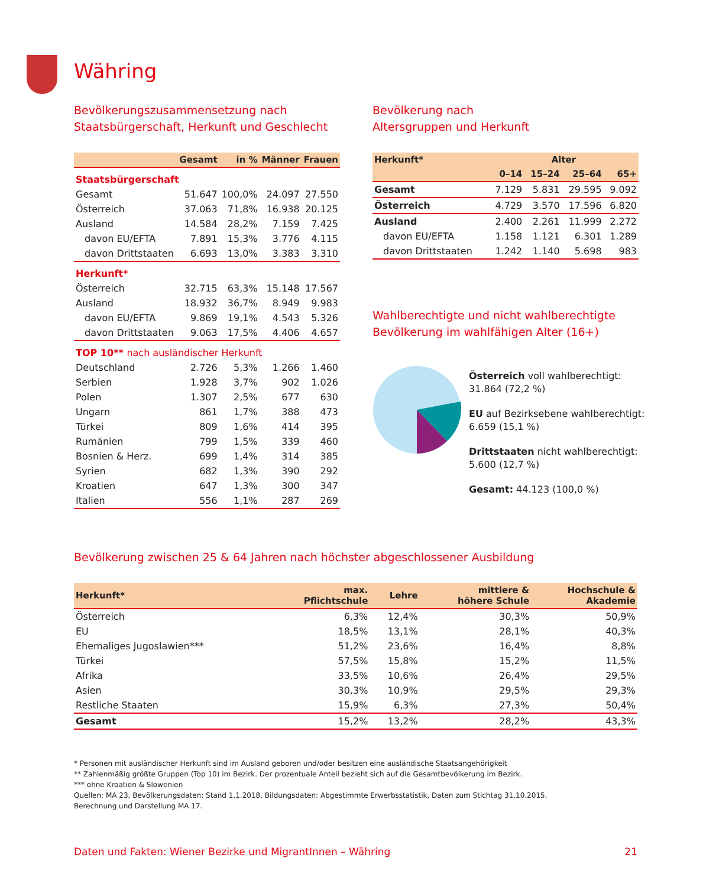Währing
Bevölkerungszusammensetzung nach
Staatsbürgerschaft, Herkunft und Geschlecht
| | Gesamt | in % | Männer | Frauen |
| --- | --- | --- | --- | --- |
| Staatsbürgerschaft | | | | |
| Gesamt | 51.647 | 100,0% | 24.097 | 27.550 |
| Österreich | 37.063 | 71,8% | 16.938 | 20.125 |
| Ausland | 14.584 | 28,2% | 7.159 | 7.425 |
| davon EU/EFTA | 7.891 | 15,3% | 3.776 | 4.115 |
| davon Drittstaaten | 6.693 | 13,0% | 3.383 | 3.310 |
| Herkunft* | | | | |
| Österreich | 32.715 | 63,3% | 15.148 | 17.567 |
| Ausland | 18.932 | 36,7% | 8.949 | 9.983 |
| davon EU/EFTA | 9.869 | 19,1% | 4.543 | 5.326 |
| davon Drittstaaten | 9.063 | 17,5% | 4.406 | 4.657 |
| TOP 10** nach ausländischer Herkunft | | | | |
| Deutschland | 2.726 | 5,3% | 1.266 | 1.460 |
| Serbien | 1.928 | 3,7% | 902 | 1.026 |
| Polen | 1.307 | 2,5% | 677 | 630 |
| Ungarn | 861 | 1,7% | 388 | 473 |
| Türkei | 809 | 1,6% | 414 | 395 |
| Rumänien | 799 | 1,5% | 339 | 460 |
| Bosnien & Herz. | 699 | 1,4% | 314 | 385 |
| Syrien | 682 | 1,3% | 390 | 292 |
| Kroatien | 647 | 1,3% | 300 | 347 |
| Italien | 556 | 1,1% | 287 | 269 |
Bevölkerung nach
Altersgruppen und Herkunft
| Herkunft* | Alter | | | |
| --- | --- | --- | --- | --- |
| | 0–14 | 15–24 | 25–64 | 65+ |
| Gesamt | 7.129 | 5.831 | 29.595 | 9.092 |
| Österreich | 4.729 | 3.570 | 17.596 | 6.820 |
| Ausland | 2.400 | 2.261 | 11.999 | 2.272 |
| davon EU/EFTA | 1.158 | 1.121 | 6.301 | 1.289 |
| davon Drittstaaten | 1.242 | 1.140 | 5.698 | 983 |
Wahlberechtigte und nicht wahlberechtigte
Bevölkerung im wahlfähigen Alter (16+)
Österreich voll wahlberechtigt:
31.864 (72,2 %)
EU auf Bezirksebene wahlberechtigt:
6.659 (15,1 %)
Drittstaaten nicht wahlberechtigt:
5.600 (12,7 %)
Gesamt: 44.123 (100,0 %)
Bevölkerung zwischen 25 & 64 Jahren nach höchster abgeschlossener Ausbildung
| Herkunft* | max. Pflichtschule | Lehre | mittlere & höhere Schule | Hochschule & Akademie |
| --- | --- | --- | --- | --- |
| Österreich | 6,3% | 12,4% | 30,3% | 50,9% |
| EU | 18,5% | 13,1% | 28,1% | 40,3% |
| Ehemaliges Jugoslawien*** | 51,2% | 23,6% | 16,4% | 8,8% |
| Türkei | 57,5% | 15,8% | 15,2% | 11,5% |
| Afrika | 33,5% | 10,6% | 26,4% | 29,5% |
| Asien | 30,3% | 10,9% | 29,5% | 29,3% |
| Restliche Staaten | 15,9% | 6,3% | 27,3% | 50,4% |
| Gesamt | 15,2% | 13,2% | 28,2% | 43,3% |
* Personen mit ausländischer Herkunft sind im Ausland geboren und/oder besitzen eine ausländische Staatsangehörigkeit
** Zahlenmäßig größte Gruppen (Top 10) im Bezirk. Der prozentuale Anteil bezieht sich auf die Gesamtbevölkerung im Bezirk.
*** ohne Kroatien & Slowenien
Quellen: MA 23, Bevölkerungsdaten: Stand 1.1.2018, Bildungsdaten: Abgestimmte Erwerbsstatistik, Daten zum Stichtag 31.10.2015,
Berechnung und Darstellung MA 17.
Daten und Fakten: Wiener Bezirke und MigrantInnen – Währing 21